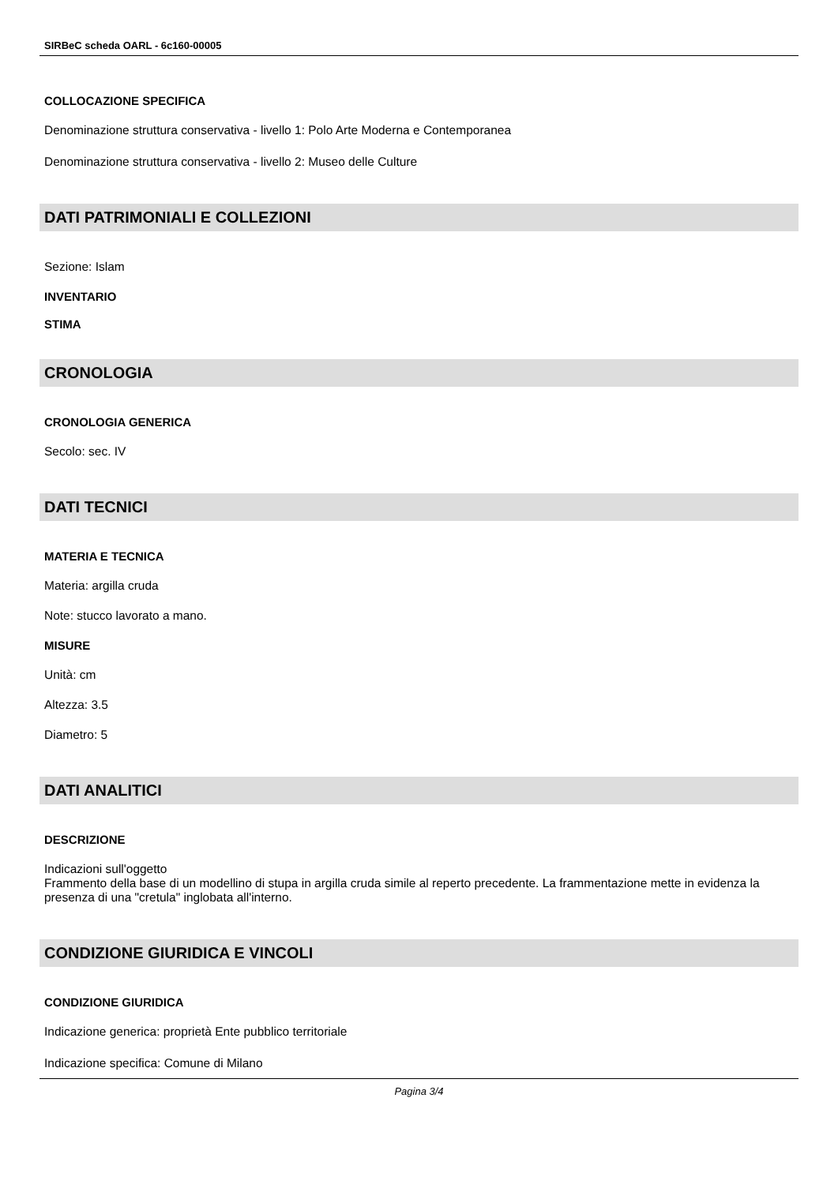SIRBeC scheda OARL - 6c160-00005
COLLOCAZIONE SPECIFICA
Denominazione struttura conservativa - livello 1: Polo Arte Moderna e Contemporanea
Denominazione struttura conservativa - livello 2: Museo delle Culture
DATI PATRIMONIALI E COLLEZIONI
Sezione: Islam
INVENTARIO
STIMA
CRONOLOGIA
CRONOLOGIA GENERICA
Secolo: sec. IV
DATI TECNICI
MATERIA E TECNICA
Materia: argilla cruda
Note: stucco lavorato a mano.
MISURE
Unità: cm
Altezza: 3.5
Diametro: 5
DATI ANALITICI
DESCRIZIONE
Indicazioni sull'oggetto
Frammento della base di un modellino di stupa in argilla cruda simile al reperto precedente. La frammentazione mette in evidenza la presenza di una "cretula" inglobata all'interno.
CONDIZIONE GIURIDICA E VINCOLI
CONDIZIONE GIURIDICA
Indicazione generica: proprietà Ente pubblico territoriale
Indicazione specifica: Comune di Milano
Pagina 3/4